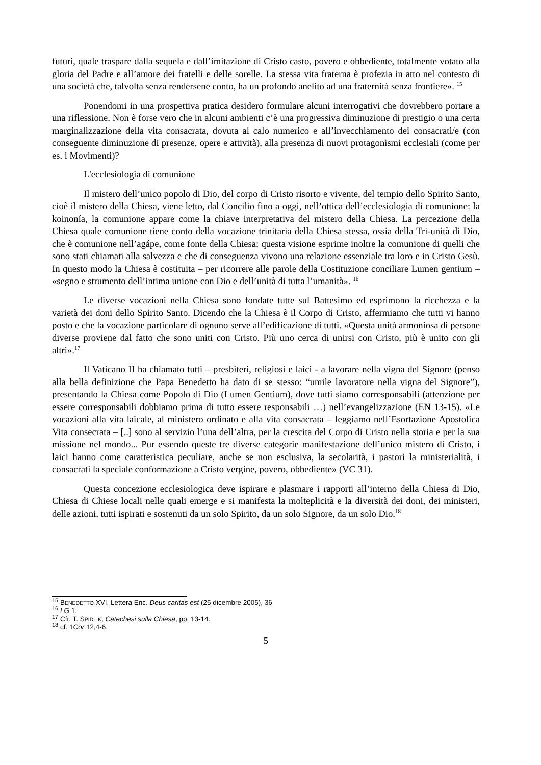futuri, quale traspare dalla sequela e dall’imitazione di Cristo casto, povero e obbediente, totalmente votato alla gloria del Padre e all’amore dei fratelli e delle sorelle. La stessa vita fraterna è profezia in atto nel contesto di una società che, talvolta senza rendersene conto, ha un profondo anelito ad una fraternità senza frontiere». <sup>15</sup>
Ponendomi in una prospettiva pratica desidero formulare alcuni interrogativi che dovrebbero portare a una riflessione. Non è forse vero che in alcuni ambienti c’è una progressiva diminuzione di prestigio o una certa marginalizzazione della vita consacrata, dovuta al calo numerico e all’invecchiamento dei consacrati/e (con conseguente diminuzione di presenze, opere e attività), alla presenza di nuovi protagonismi ecclesiali (come per es. i Movimenti)?
L'ecclesiologia di comunione
Il mistero dell’unico popolo di Dio, del corpo di Cristo risorto e vivente, del tempio dello Spirito Santo, cioè il mistero della Chiesa, viene letto, dal Concilio fino a oggi, nell’ottica dell’ecclesiologia di comunione: la koinonía, la comunione appare come la chiave interpretativa del mistero della Chiesa. La percezione della Chiesa quale comunione tiene conto della vocazione trinitaria della Chiesa stessa, ossia della Tri-unità di Dio, che è comunione nell’agápe, come fonte della Chiesa; questa visione esprime inoltre la comunione di quelli che sono stati chiamati alla salvezza e che di conseguenza vivono una relazione essenziale tra loro e in Cristo Gesù. In questo modo la Chiesa è costituita – per ricorrere alle parole della Costituzione conciliare Lumen gentium – «segno e strumento dell’intima unione con Dio e dell’unità di tutta l’umanità». <sup>16</sup>
Le diverse vocazioni nella Chiesa sono fondate tutte sul Battesimo ed esprimono la ricchezza e la varietà dei doni dello Spirito Santo. Dicendo che la Chiesa è il Corpo di Cristo, affermiamo che tutti vi hanno posto e che la vocazione particolare di ognuno serve all’edificazione di tutti. «Questa unità armoniosa di persone diverse proviene dal fatto che sono uniti con Cristo. Più uno cerca di unirsi con Cristo, più è unito con gli altri».<sup>17</sup>
Il Vaticano II ha chiamato tutti – presbiteri, religiosi e laici - a lavorare nella vigna del Signore (penso alla bella definizione che Papa Benedetto ha dato di se stesso: “umile lavoratore nella vigna del Signore”), presentando la Chiesa come Popolo di Dio (Lumen Gentium), dove tutti siamo corresponsabili (attenzione per essere corresponsabili dobbiamo prima di tutto essere responsabili …) nell’evangelizzazione (EN 13-15). «Le vocazioni alla vita laicale, al ministero ordinato e alla vita consacrata – leggiamo nell’Esortazione Apostolica Vita consecrata – [..] sono al servizio l’una dell’altra, per la crescita del Corpo di Cristo nella storia e per la sua missione nel mondo... Pur essendo queste tre diverse categorie manifestazione dell’unico mistero di Cristo, i laici hanno come caratteristica peculiare, anche se non esclusiva, la secolarità, i pastori la ministerialità, i consacrati la speciale conformazione a Cristo vergine, povero, obbediente» (VC 31).
Questa concezione ecclesiologica deve ispirare e plasmare i rapporti all’interno della Chiesa di Dio, Chiesa di Chiese locali nelle quali emerge e si manifesta la molteplicità e la diversità dei doni, dei ministeri, delle azioni, tutti ispirati e sostenuti da un solo Spirito, da un solo Signore, da un solo Dio.<sup>18</sup>
<sup>15</sup> BENEDETTO XVI, Lettera Enc. Deus caritas est (25 dicembre 2005), 36
<sup>16</sup> LG 1.
<sup>17</sup> Cfr. T. SPIDLIK, Catechesi sulla Chiesa, pp. 13-14.
<sup>18</sup> cf. 1Cor 12,4-6.
5